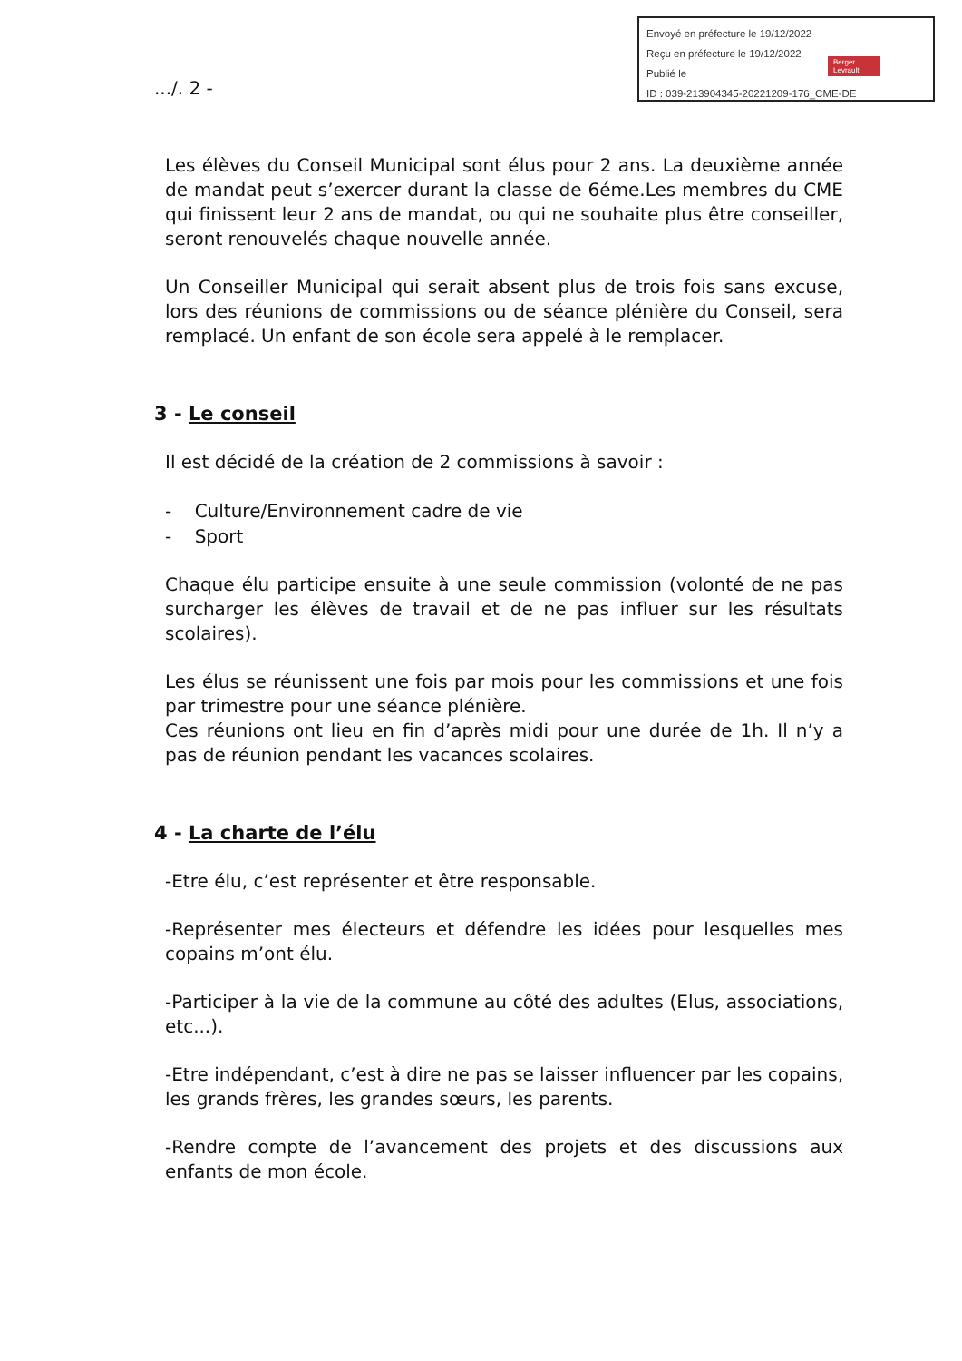Envoyé en préfecture le 19/12/2022
Reçu en préfecture le 19/12/2022
Publié le
ID : 039-213904345-20221209-176_CME-DE
Berger Levrault
.../. 2 -
Les élèves du Conseil Municipal sont élus pour 2 ans. La deuxième année de mandat peut s’exercer durant la classe de 6éme.Les membres du CME qui finissent leur 2 ans de mandat, ou qui ne souhaite plus être conseiller, seront renouvelés chaque nouvelle année.
Un Conseiller Municipal qui serait absent plus de trois fois sans excuse, lors des réunions de commissions ou de séance plénière du Conseil, sera remplacé. Un enfant de son école sera appelé à le remplacer.
3 - Le conseil
Il est décidé de la création de 2 commissions à savoir :
- Culture/Environnement cadre de vie
- Sport
Chaque élu participe ensuite à une seule commission (volonté de ne pas surcharger les élèves de travail et de ne pas influer sur les résultats scolaires).
Les élus se réunissent une fois par mois pour les commissions et une fois par trimestre pour une séance plénière.
Ces réunions ont lieu en fin d’après midi pour une durée de 1h. Il n’y a pas de réunion pendant les vacances scolaires.
4 - La charte de l’élu
-Etre élu, c’est représenter et être responsable.
-Représenter mes électeurs et défendre les idées pour lesquelles mes copains m’ont élu.
-Participer à la vie de la commune au côté des adultes (Elus, associations, etc...).
-Etre indépendant, c’est à dire ne pas se laisser influencer par les copains, les grands frères, les grandes sœurs, les parents.
-Rendre compte de l’avancement des projets et des discussions aux enfants de mon école.